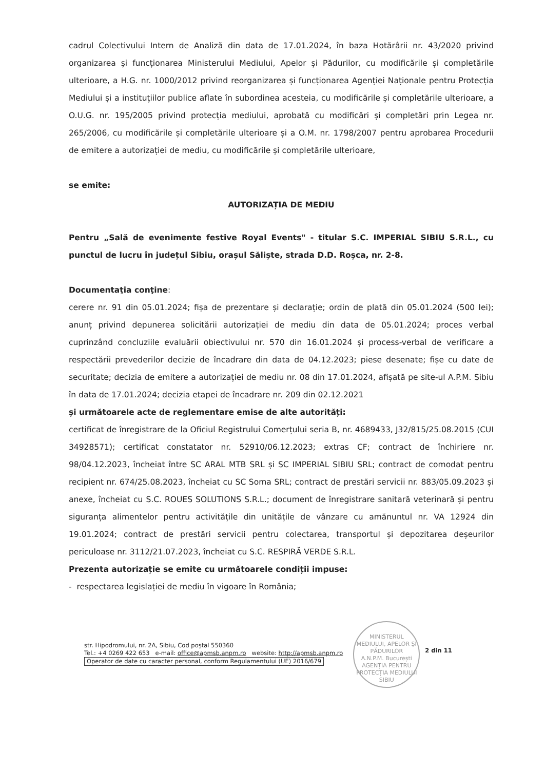cadrul Colectivului Intern de Analiză din data de 17.01.2024, în baza Hotărârii nr. 43/2020 privind organizarea și funcționarea Ministerului Mediului, Apelor și Pădurilor, cu modificările și completările ulterioare, a H.G. nr. 1000/2012 privind reorganizarea și funcționarea Agenției Naționale pentru Protecția Mediului și a instituțiilor publice aflate în subordinea acesteia, cu modificările și completările ulterioare, a O.U.G. nr. 195/2005 privind protecția mediului, aprobată cu modificări și completări prin Legea nr. 265/2006, cu modificările și completările ulterioare și a O.M. nr. 1798/2007 pentru aprobarea Procedurii de emitere a autorizației de mediu, cu modificările și completările ulterioare,
se emite:
AUTORIZAȚIA DE MEDIU
Pentru „Sală de evenimente festive Royal Events" - titular S.C. IMPERIAL SIBIU S.R.L., cu punctul de lucru în județul Sibiu, orașul Săliște, strada D.D. Roșca, nr. 2-8.
Documentaţia conţine:
cerere nr. 91 din 05.01.2024; fișa de prezentare și declarație; ordin de plată din 05.01.2024 (500 lei); anunț privind depunerea solicitării autorizației de mediu din data de 05.01.2024; proces verbal cuprinzând concluziile evaluării obiectivului nr. 570 din 16.01.2024 și process-verbal de verificare a respectării prevederilor decizie de încadrare din data de 04.12.2023; piese desenate; fișe cu date de securitate; decizia de emitere a autorizației de mediu nr. 08 din 17.01.2024, afișată pe site-ul A.P.M. Sibiu în data de 17.01.2024; decizia etapei de încadrare nr. 209 din 02.12.2021
și următoarele acte de reglementare emise de alte autorități:
certificat de înregistrare de la Oficiul Registrului Comerțului seria B, nr. 4689433, J32/815/25.08.2015 (CUI 34928571); certificat constatator nr. 52910/06.12.2023; extras CF; contract de închiriere nr. 98/04.12.2023, încheiat între SC ARAL MTB SRL și SC IMPERIAL SIBIU SRL; contract de comodat pentru recipient nr. 674/25.08.2023, încheiat cu SC Soma SRL; contract de prestări servicii nr. 883/05.09.2023 și anexe, încheiat cu S.C. ROUES SOLUTIONS S.R.L.; document de înregistrare sanitară veterinară și pentru siguranța alimentelor pentru activitățile din unitățile de vânzare cu amănuntul nr. VA 12924 din 19.01.2024; contract de prestări servicii pentru colectarea, transportul și depozitarea deșeurilor periculoase nr. 3112/21.07.2023, încheiat cu S.C. RESPIRĂ VERDE S.R.L.
Prezenta autorizație se emite cu următoarele condiții impuse:
- respectarea legislației de mediu în vigoare în România;
str. Hipodromului, nr. 2A, Sibiu, Cod poștal 550360
Tel.: +4 0269 422 653 e-mail: office@apmsb.anpm.ro website: http://apmsb.anpm.ro
Operator de date cu caracter personal, conform Regulamentului (UE) 2016/679
MINISTERUL MEDIULUI, APELOR ȘI PĂDURILOR
A.N.P.M. București
AGENȚIA PENTRU PROTECȚIA MEDIULUI SIBIU
2 din 11